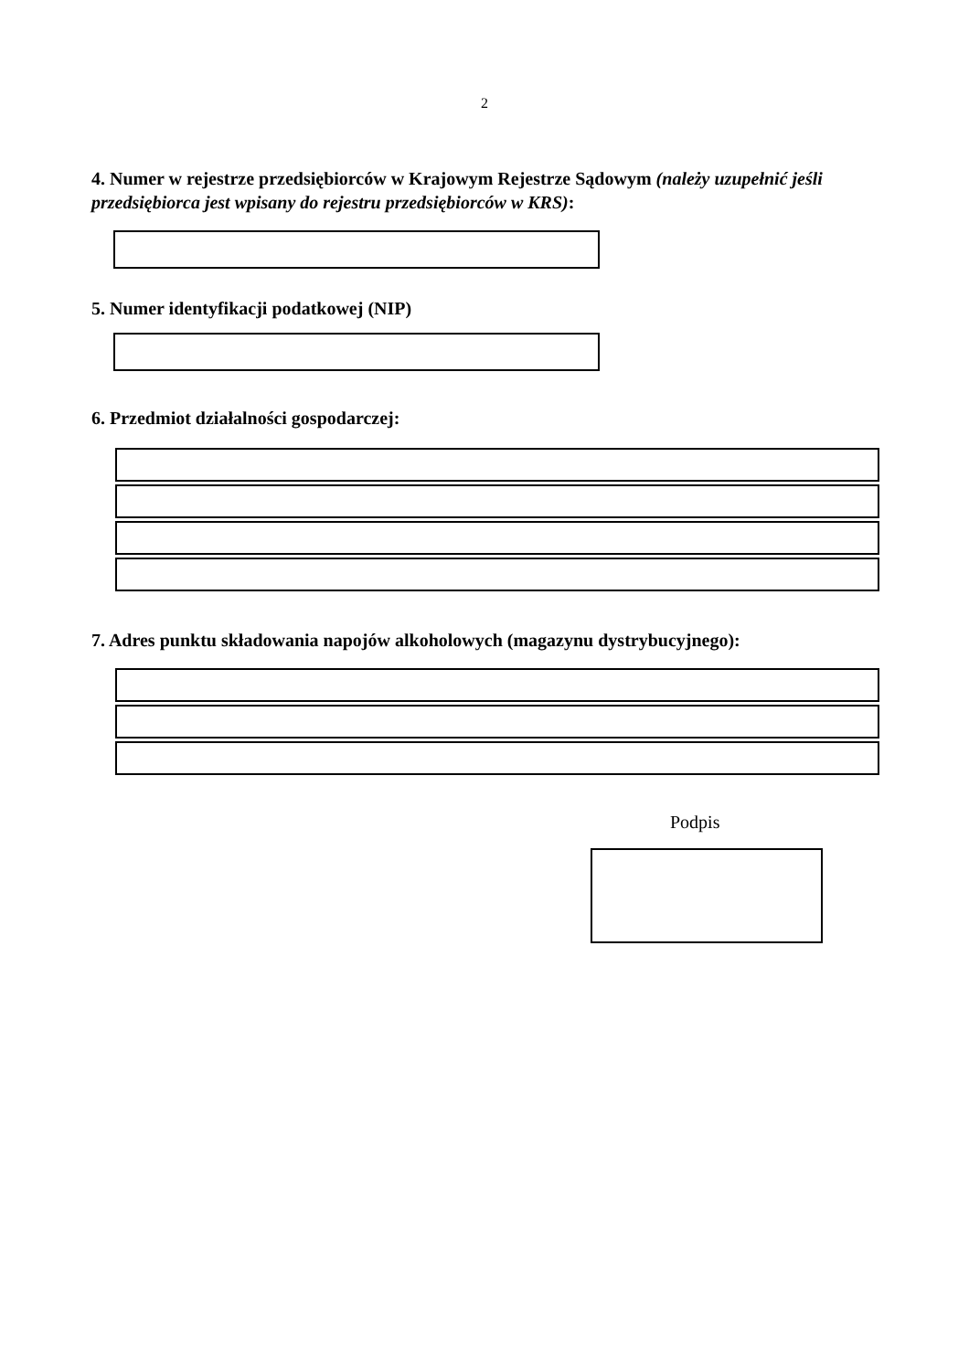2
4. Numer w rejestrze przedsiębiorców w Krajowym Rejestrze Sądowym (należy uzupełnić jeśli przedsiębiorca jest wpisany do rejestru przedsiębiorców w KRS):
5. Numer identyfikacji podatkowej (NIP)
6. Przedmiot działalności gospodarczej:
7. Adres punktu składowania napojów alkoholowych (magazynu dystrybucyjnego):
Podpis